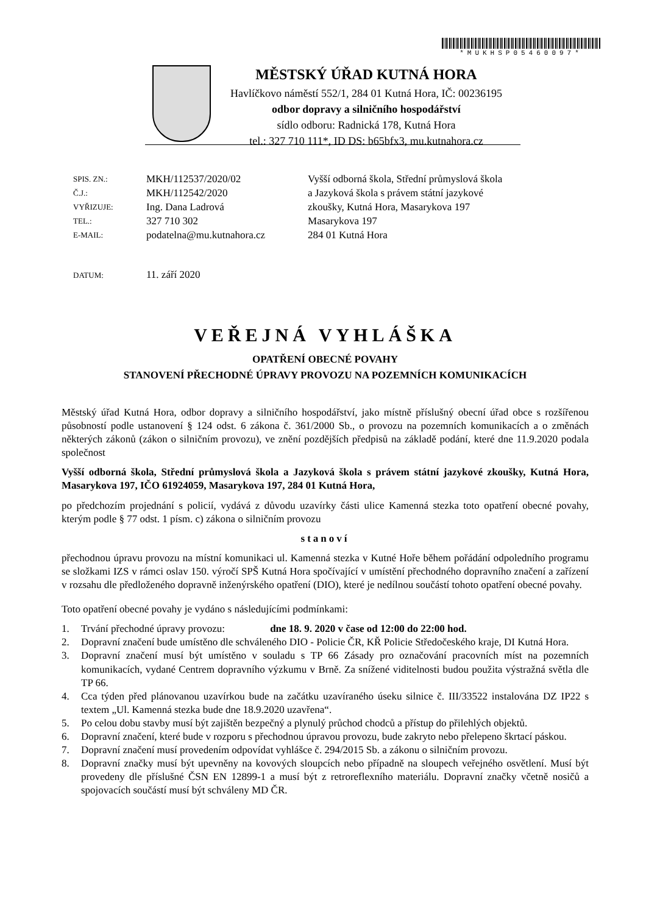*MUKHSP05460097*
MĚSTSKÝ ÚŘAD KUTNÁ HORA
Havlíčkovo náměstí 552/1, 284 01 Kutná Hora, IČ: 00236195
odbor dopravy a silničního hospodářství
sídlo odboru: Radnická 178, Kutná Hora
tel.: 327 710 111*, ID DS: b65bfx3, mu.kutnahora.cz
| SPIS. ZN.: | MKH/112537/2020/02 |
| Č.J.: | MKH/112542/2020 |
| VYŘIZUJE: | Ing. Dana Ladrová |
| TEL.: | 327 710 302 |
| E-MAIL: | podatelna@mu.kutnahora.cz |
Vyšší odborná škola, Střední průmyslová škola
a Jazyková škola s právem státní jazykové
zkoušky, Kutná Hora, Masarykova 197
Masarykova 197
284 01 Kutná Hora
DATUM: 11. září 2020
VEŘEJNÁ VYHLÁŠKA
OPATŘENÍ OBECNÉ POVAHY
STANOVENÍ PŘECHODNÉ ÚPRAVY PROVOZU NA POZEMNÍCH KOMUNIKACÍCH
Městský úřad Kutná Hora, odbor dopravy a silničního hospodářství, jako místně příslušný obecní úřad obce s rozšířenou působností podle ustanovení § 124 odst. 6 zákona č. 361/2000 Sb., o provozu na pozemních komunikacích a o změnách některých zákonů (zákon o silničním provozu), ve znění pozdějších předpisů na základě podání, které dne 11.9.2020 podala společnost
Vyšší odborná škola, Střední průmyslová škola a Jazyková škola s právem státní jazykové zkoušky, Kutná Hora, Masarykova 197, IČO 61924059, Masarykova 197, 284 01 Kutná Hora,
po předchozím projednání s policií, vydává z důvodu uzavírky části ulice Kamenná stezka toto opatření obecné povahy, kterým podle § 77 odst. 1 písm. c) zákona o silničním provozu
stanoví
přechodnou úpravu provozu na místní komunikaci ul. Kamenná stezka v Kutné Hoře během pořádání odpoledního programu se složkami IZS v rámci oslav 150. výročí SPŠ Kutná Hora spočívající v umístění přechodného dopravního značení a zařízení v rozsahu dle předloženého dopravně inženýrského opatření (DIO), které je nedílnou součástí tohoto opatření obecné povahy.
Toto opatření obecné povahy je vydáno s následujícími podmínkami:
1. Trvání přechodné úpravy provozu: dne 18. 9. 2020 v čase od 12:00 do 22:00 hod.
2. Dopravní značení bude umístěno dle schváleného DIO - Policie ČR, KŘ Policie Středočeského kraje, DI Kutná Hora.
3. Dopravní značení musí být umístěno v souladu s TP 66 Zásady pro označování pracovních míst na pozemních komunikacích, vydané Centrem dopravního výzkumu v Brně. Za snížené viditelnosti budou použita výstražná světla dle TP 66.
4. Cca týden před plánovanou uzavírkou bude na začátku uzavíraného úseku silnice č. III/33522 instalována DZ IP22 s textem „Ul. Kamenná stezka bude dne 18.9.2020 uzavřena“.
5. Po celou dobu stavby musí být zajištěn bezpečný a plynulý průchod chodců a přístup do přilehlých objektů.
6. Dopravní značení, které bude v rozporu s přechodnou úpravou provozu, bude zakryto nebo přelepeno škrtací páskou.
7. Dopravní značení musí provedením odpovídat vyhlášce č. 294/2015 Sb. a zákonu o silničním provozu.
8. Dopravní značky musí být upevněny na kovových sloupcích nebo případně na sloupech veřejného osvětlení. Musí být provedeny dle příslušné ČSN EN 12899-1 a musí být z retroreflexního materiálu. Dopravní značky včetně nosičů a spojovacích součástí musí být schváleny MD ČR.